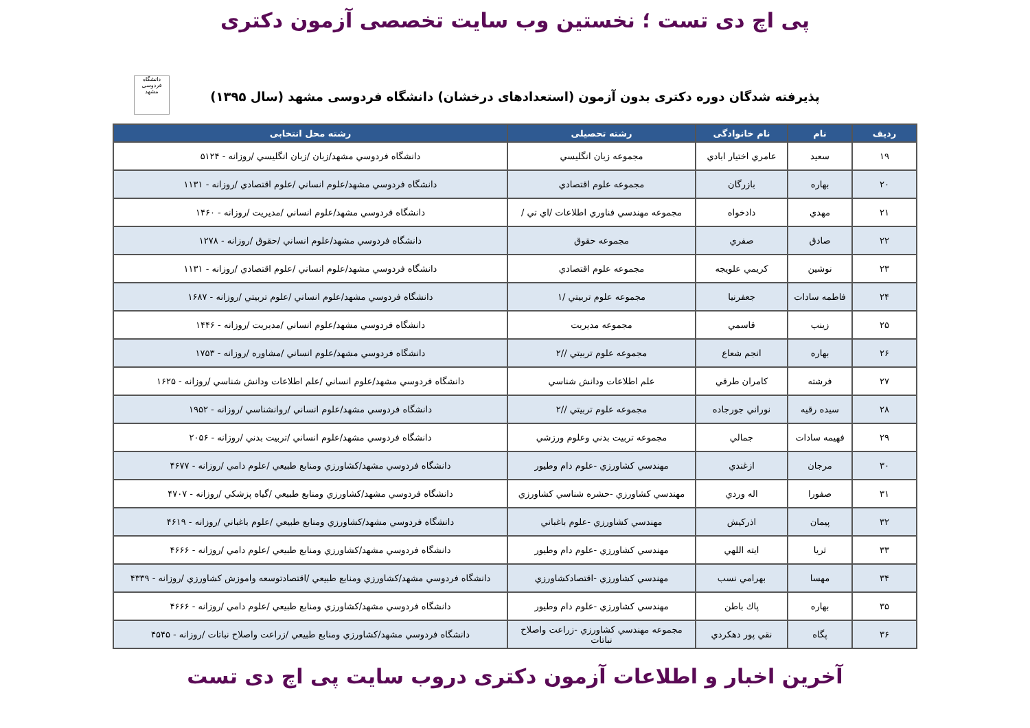پی اچ دی تست ؛ نخستین وب سایت تخصصی آزمون دکتری
پذیرفته شدگان دوره دکتری بدون آزمون (استعدادهای درخشان) دانشگاه فردوسی مشهد (سال ۱۳۹۵)
دانشگاه فردوسی مشهد
| رديف | نام | نام خانوادگی | رشته تحصیلی | رشته محل انتخابی |
| --- | --- | --- | --- | --- |
| ۱۹ | سعيد | عامري اختيار ابادي | مجموعه زبان انگليسي | دانشگاه فردوسي مشهد/زبان /زبان انگليسي /روزانه - ۵۱۲۴ |
| ۲۰ | بهاره | بازرگان | مجموعه علوم اقتصادي | دانشگاه فردوسي مشهد/علوم انساني /علوم اقتصادي /روزانه - ۱۱۳۱ |
| ۲۱ | مهدي | دادخواه | مجموعه مهندسي فناوري اطلاعات /اي تي / | دانشگاه فردوسي مشهد/علوم انساني /مديريت /روزانه - ۱۴۶۰ |
| ۲۲ | صادق | صفري | مجموعه حقوق | دانشگاه فردوسي مشهد/علوم انساني /حقوق /روزانه - ۱۲۷۸ |
| ۲۳ | نوشين | كريمي علويجه | مجموعه علوم اقتصادي | دانشگاه فردوسي مشهد/علوم انساني /علوم اقتصادي /روزانه - ۱۱۳۱ |
| ۲۴ | فاطمه سادات | جعفرنيا | مجموعه علوم تربيتي /۱ | دانشگاه فردوسي مشهد/علوم انساني /علوم تربيتي /روزانه - ۱۶۸۷ |
| ۲۵ | زينب | قاسمي | مجموعه مديريت | دانشگاه فردوسي مشهد/علوم انساني /مديريت /روزانه - ۱۴۴۶ |
| ۲۶ | بهاره | انجم شعاع | مجموعه علوم تربيتي //۲ | دانشگاه فردوسي مشهد/علوم انساني /مشاوره /روزانه - ۱۷۵۳ |
| ۲۷ | فرشته | كامران طرقي | علم اطلاعات ودانش شناسي | دانشگاه فردوسي مشهد/علوم انساني /علم اطلاعات ودانش شناسي /روزانه - ۱۶۲۵ |
| ۲۸ | سيده رقيه | نوراني جورجاده | مجموعه علوم تربيتي //۲ | دانشگاه فردوسي مشهد/علوم انساني /روانشناسي /روزانه - ۱۹۵۲ |
| ۲۹ | فهيمه سادات | جمالي | مجموعه تربيت بدني وعلوم ورزشي | دانشگاه فردوسي مشهد/علوم انساني /تربيت بدني /روزانه - ۲۰۵۶ |
| ۳۰ | مرجان | ازغندي | مهندسي كشاورزي -علوم دام وطيور | دانشگاه فردوسي مشهد/كشاورزي ومنابع طبيعي /علوم دامي /روزانه - ۴۶۷۷ |
| ۳۱ | صفورا | اله وردي | مهندسي كشاورزي -حشره شناسي كشاورزي | دانشگاه فردوسي مشهد/كشاورزي ومنابع طبيعي /گياه پزشكي /روزانه - ۴۷۰۷ |
| ۳۲ | پيمان | اذركيش | مهندسي كشاورزي -علوم باغباني | دانشگاه فردوسي مشهد/كشاورزي ومنابع طبيعي /علوم باغباني /روزانه - ۴۶۱۹ |
| ۳۳ | ثريا | ايته اللهي | مهندسي كشاورزي -علوم دام وطيور | دانشگاه فردوسي مشهد/كشاورزي ومنابع طبيعي /علوم دامي /روزانه - ۴۶۶۶ |
| ۳۴ | مهسا | بهرامي نسب | مهندسي كشاورزي -اقتصادكشاورزي | دانشگاه فردوسي مشهد/كشاورزي ومنابع طبيعي /اقتصادتوسعه واموزش كشاورزي /روزانه - ۴۳۳۹ |
| ۳۵ | بهاره | پاك باطن | مهندسي كشاورزي -علوم دام وطيور | دانشگاه فردوسي مشهد/كشاورزي ومنابع طبيعي /علوم دامي /روزانه - ۴۶۶۶ |
| ۳۶ | پگاه | نقي پور دهكردي | مجموعه مهندسي كشاورزي -زراعت واصلاح نباتات | دانشگاه فردوسي مشهد/كشاورزي ومنابع طبيعي /زراعت واصلاح نباتات /روزانه - ۴۵۴۵ |
آخرین اخبار و اطلاعات آزمون دکتری دروب سایت پی اچ دی تست